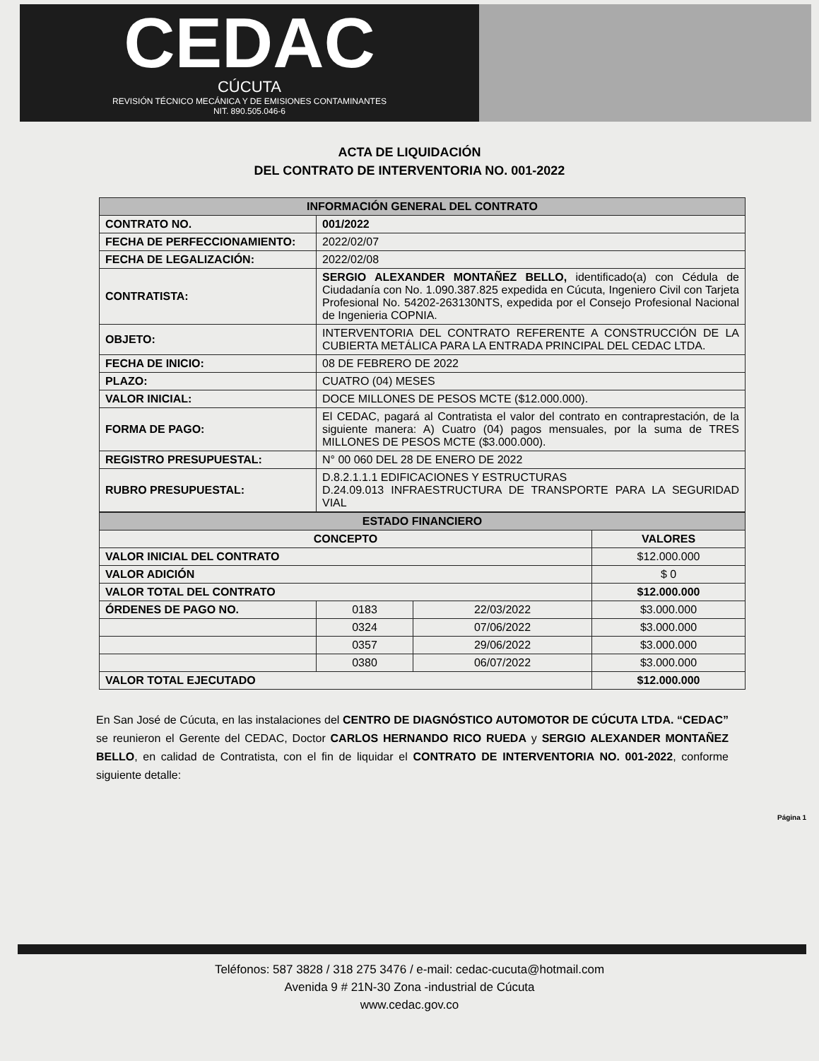CEDAC
CÚCUTA
REVISIÓN TÉCNICO MECÁNICA Y DE EMISIONES CONTAMINANTES
NIT. 890.505.046-6
ACTA DE LIQUIDACIÓN
DEL CONTRATO DE INTERVENTORIA NO. 001-2022
| INFORMACIÓN GENERAL DEL CONTRATO | |
| --- | --- |
| CONTRATO NO. | 001/2022 |
| FECHA DE PERFECCIONAMIENTO: | 2022/02/07 |
| FECHA DE LEGALIZACIÓN: | 2022/02/08 |
| CONTRATISTA: | SERGIO ALEXANDER MONTAÑEZ BELLO, identificado(a) con Cédula de Ciudadanía con No. 1.090.387.825 expedida en Cúcuta, Ingeniero Civil con Tarjeta Profesional No. 54202-263130NTS, expedida por el Consejo Profesional Nacional de Ingenieria COPNIA. |
| OBJETO: | INTERVENTORIA DEL CONTRATO REFERENTE A CONSTRUCCIÓN DE LA CUBIERTA METÁLICA PARA LA ENTRADA PRINCIPAL DEL CEDAC LTDA. |
| FECHA DE INICIO: | 08 DE FEBRERO DE 2022 |
| PLAZO: | CUATRO (04) MESES |
| VALOR INICIAL: | DOCE MILLONES DE PESOS MCTE ($12.000.000). |
| FORMA DE PAGO: | El CEDAC, pagará al Contratista el valor del contrato en contraprestación, de la siguiente manera: A) Cuatro (04) pagos mensuales, por la suma de TRES MILLONES DE PESOS MCTE ($3.000.000). |
| REGISTRO PRESUPUESTAL: | N° 00 060 DEL 28 DE ENERO DE 2022 |
| RUBRO PRESUPUESTAL: | D.8.2.1.1.1 EDIFICACIONES Y ESTRUCTURAS D.24.09.013 INFRAESTRUCTURA DE TRANSPORTE PARA LA SEGURIDAD VIAL |
| ESTADO FINANCIERO | | | |
| --- | --- | --- | --- |
| CONCEPTO | | | VALORES |
| VALOR INICIAL DEL CONTRATO | | | $12.000.000 |
| VALOR ADICIÓN | | | $ 0 |
| VALOR TOTAL DEL CONTRATO | | | $12.000.000 |
| ÓRDENES DE PAGO NO. | 0183 | 22/03/2022 | $3.000.000 |
| | 0324 | 07/06/2022 | $3.000.000 |
| | 0357 | 29/06/2022 | $3.000.000 |
| | 0380 | 06/07/2022 | $3.000.000 |
| VALOR TOTAL EJECUTADO | | | $12.000.000 |
En San José de Cúcuta, en las instalaciones del CENTRO DE DIAGNÓSTICO AUTOMOTOR DE CÚCUTA LTDA. “CEDAC” se reunieron el Gerente del CEDAC, Doctor CARLOS HERNANDO RICO RUEDA y SERGIO ALEXANDER MONTAÑEZ BELLO, en calidad de Contratista, con el fin de liquidar el CONTRATO DE INTERVENTORIA NO. 001-2022, conforme siguiente detalle:
Página 1
Teléfonos: 587 3828 / 318 275 3476 / e-mail: cedac-cucuta@hotmail.com
Avenida 9 # 21N-30 Zona -industrial de Cúcuta
www.cedac.gov.co